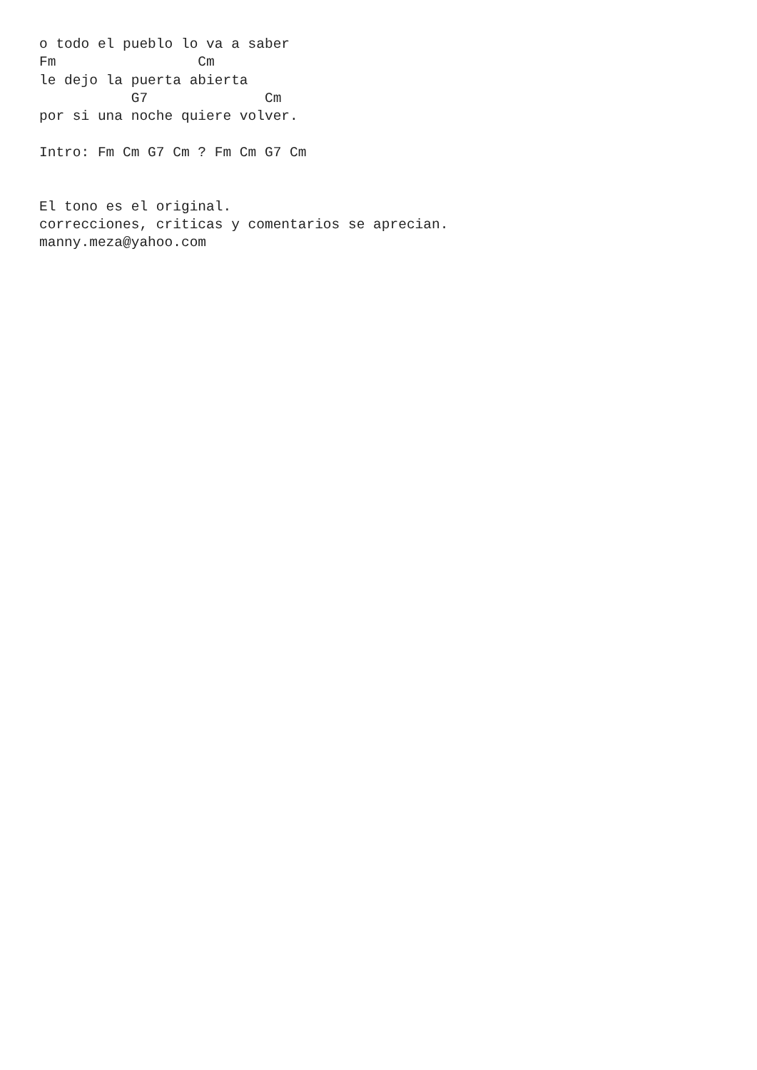o todo el pueblo lo va a saber
Fm                 Cm
le dejo la puerta abierta
           G7              Cm
por si una noche quiere volver.

Intro: Fm Cm G7 Cm ? Fm Cm G7 Cm


El tono es el original.
correcciones, criticas y comentarios se aprecian.
manny.meza@yahoo.com